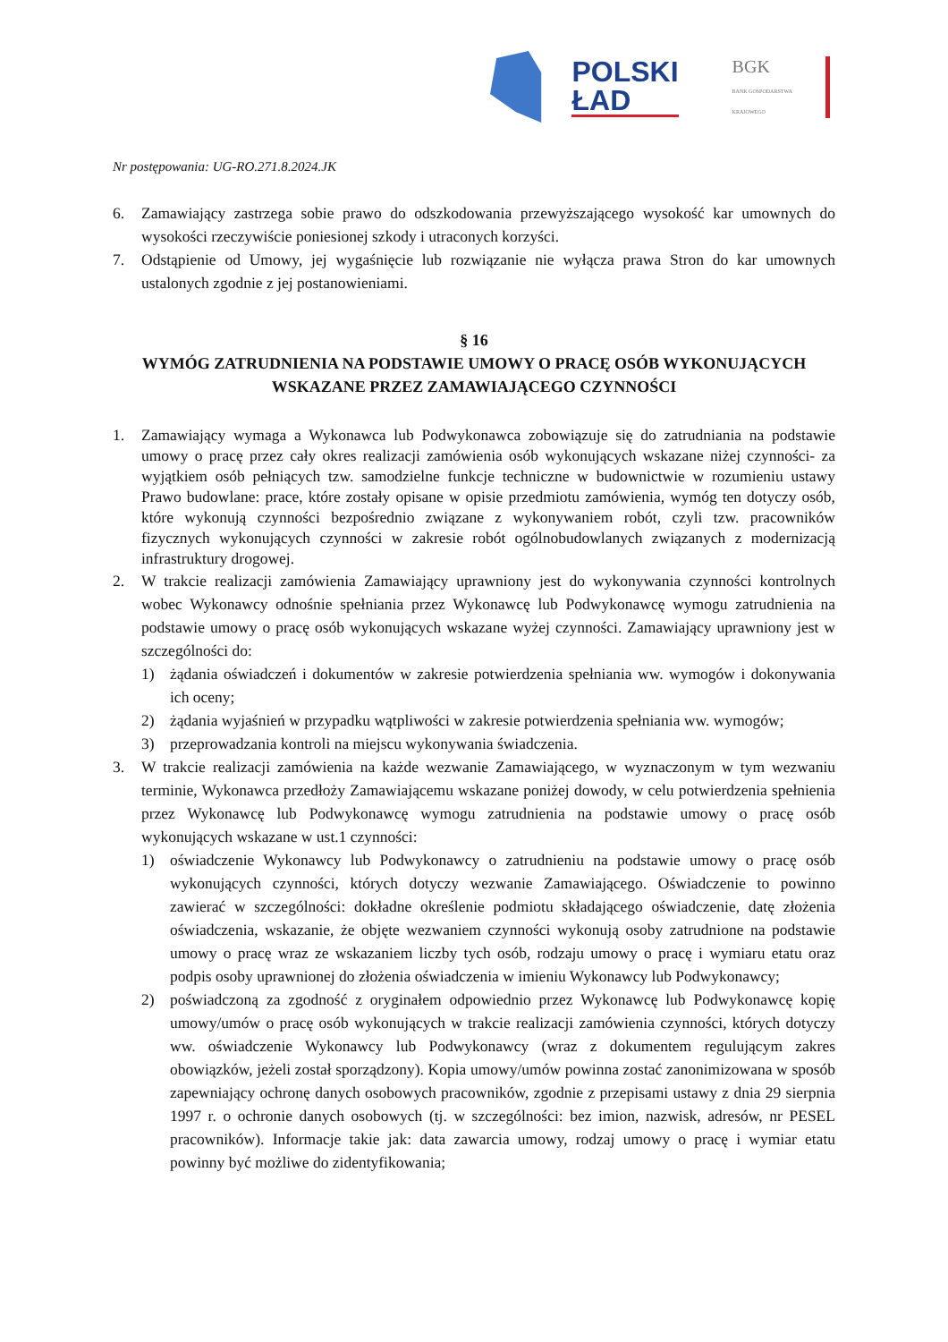POLSKI
ŁAD
BGK
BANK GOSPODARSTWA KRAJOWEGO
Nr postępowania: UG-RO.271.8.2024.JK
6. Zamawiający zastrzega sobie prawo do odszkodowania przewyższającego wysokość kar umownych do wysokości rzeczywiście poniesionej szkody i utraconych korzyści.
7. Odstąpienie od Umowy, jej wygaśnięcie lub rozwiązanie nie wyłącza prawa Stron do kar umownych ustalonych zgodnie z jej postanowieniami.
§ 16
WYMÓG ZATRUDNIENIA NA PODSTAWIE UMOWY O PRACĘ OSÓB WYKONUJĄCYCH WSKAZANE PRZEZ ZAMAWIAJĄCEGO CZYNNOŚCI
1. Zamawiający wymaga a Wykonawca lub Podwykonawca zobowiązuje się do zatrudniania na podstawie umowy o pracę przez cały okres realizacji zamówienia osób wykonujących wskazane niżej czynności- za wyjątkiem osób pełniących tzw. samodzielne funkcje techniczne w budownictwie w rozumieniu ustawy Prawo budowlane: prace, które zostały opisane w opisie przedmiotu zamówienia, wymóg ten dotyczy osób, które wykonują czynności bezpośrednio związane z wykonywaniem robót, czyli tzw. pracowników fizycznych wykonujących czynności w zakresie robót ogólnobudowlanych związanych z modernizacją infrastruktury drogowej.
2. W trakcie realizacji zamówienia Zamawiający uprawniony jest do wykonywania czynności kontrolnych wobec Wykonawcy odnośnie spełniania przez Wykonawcę lub Podwykonawcę wymogu zatrudnienia na podstawie umowy o pracę osób wykonujących wskazane wyżej czynności. Zamawiający uprawniony jest w szczególności do:
1) żądania oświadczeń i dokumentów w zakresie potwierdzenia spełniania ww. wymogów i dokonywania ich oceny;
2) żądania wyjaśnień w przypadku wątpliwości w zakresie potwierdzenia spełniania ww. wymogów;
3) przeprowadzania kontroli na miejscu wykonywania świadczenia.
3. W trakcie realizacji zamówienia na każde wezwanie Zamawiającego, w wyznaczonym w tym wezwaniu terminie, Wykonawca przedłoży Zamawiającemu wskazane poniżej dowody, w celu potwierdzenia spełnienia przez Wykonawcę lub Podwykonawcę wymogu zatrudnienia na podstawie umowy o pracę osób wykonujących wskazane w ust.1 czynności:
1) oświadczenie Wykonawcy lub Podwykonawcy o zatrudnieniu na podstawie umowy o pracę osób wykonujących czynności, których dotyczy wezwanie Zamawiającego. Oświadczenie to powinno zawierać w szczególności: dokładne określenie podmiotu składającego oświadczenie, datę złożenia oświadczenia, wskazanie, że objęte wezwaniem czynności wykonują osoby zatrudnione na podstawie umowy o pracę wraz ze wskazaniem liczby tych osób, rodzaju umowy o pracę i wymiaru etatu oraz podpis osoby uprawnionej do złożenia oświadczenia w imieniu Wykonawcy lub Podwykonawcy;
2) poświadczoną za zgodność z oryginałem odpowiednio przez Wykonawcę lub Podwykonawcę kopię umowy/umów o pracę osób wykonujących w trakcie realizacji zamówienia czynności, których dotyczy ww. oświadczenie Wykonawcy lub Podwykonawcy (wraz z dokumentem regulującym zakres obowiązków, jeżeli został sporządzony). Kopia umowy/umów powinna zostać zanonimizowana w sposób zapewniający ochronę danych osobowych pracowników, zgodnie z przepisami ustawy z dnia 29 sierpnia 1997 r. o ochronie danych osobowych (tj. w szczególności: bez imion, nazwisk, adresów, nr PESEL pracowników). Informacje takie jak: data zawarcia umowy, rodzaj umowy o pracę i wymiar etatu powinny być możliwe do zidentyfikowania;